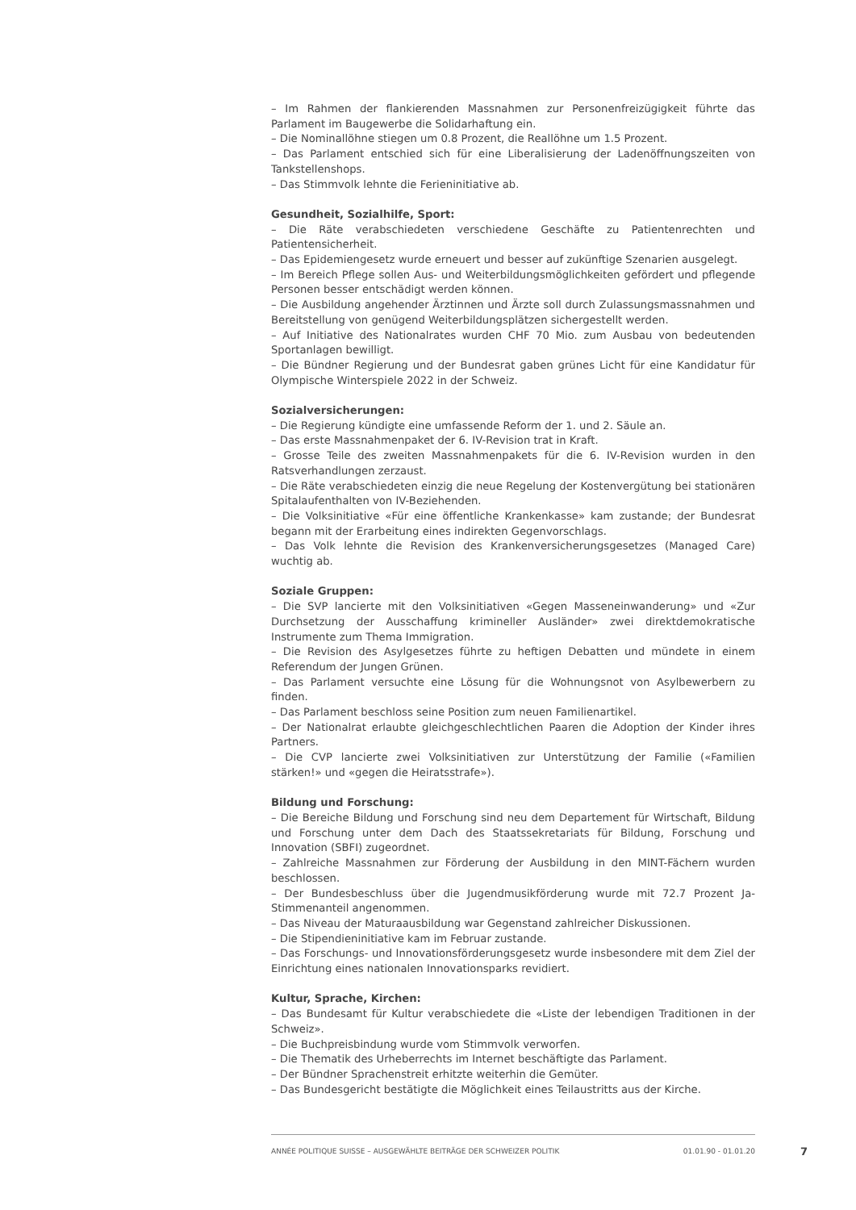– Im Rahmen der flankierenden Massnahmen zur Personenfreizügigkeit führte das Parlament im Baugewerbe die Solidarhaftung ein.
– Die Nominallöhne stiegen um 0.8 Prozent, die Reallöhne um 1.5 Prozent.
– Das Parlament entschied sich für eine Liberalisierung der Ladenöffnungszeiten von Tankstellenshops.
– Das Stimmvolk lehnte die Ferieninitiative ab.
Gesundheit, Sozialhilfe, Sport:
– Die Räte verabschiedeten verschiedene Geschäfte zu Patientenrechten und Patientensicherheit.
– Das Epidemiengesetz wurde erneuert und besser auf zukünftige Szenarien ausgelegt.
– Im Bereich Pflege sollen Aus- und Weiterbildungsmöglichkeiten gefördert und pflegende Personen besser entschädigt werden können.
– Die Ausbildung angehender Ärztinnen und Ärzte soll durch Zulassungsmassnahmen und Bereitstellung von genügend Weiterbildungsplätzen sichergestellt werden.
– Auf Initiative des Nationalrates wurden CHF 70 Mio. zum Ausbau von bedeutenden Sportanlagen bewilligt.
– Die Bündner Regierung und der Bundesrat gaben grünes Licht für eine Kandidatur für Olympische Winterspiele 2022 in der Schweiz.
Sozialversicherungen:
– Die Regierung kündigte eine umfassende Reform der 1. und 2. Säule an.
– Das erste Massnahmenpaket der 6. IV-Revision trat in Kraft.
– Grosse Teile des zweiten Massnahmenpakets für die 6. IV-Revision wurden in den Ratsverhandlungen zerzaust.
– Die Räte verabschiedeten einzig die neue Regelung der Kostenvergütung bei stationären Spitalaufenthalten von IV-Beziehenden.
– Die Volksinitiative «Für eine öffentliche Krankenkasse» kam zustande; der Bundesrat begann mit der Erarbeitung eines indirekten Gegenvorschlags.
– Das Volk lehnte die Revision des Krankenversicherungsgesetzes (Managed Care) wuchtig ab.
Soziale Gruppen:
– Die SVP lancierte mit den Volksinitiativen «Gegen Masseneinwanderung» und «Zur Durchsetzung der Ausschaffung krimineller Ausländer» zwei direktdemokratische Instrumente zum Thema Immigration.
– Die Revision des Asylgesetzes führte zu heftigen Debatten und mündete in einem Referendum der Jungen Grünen.
– Das Parlament versuchte eine Lösung für die Wohnungsnot von Asylbewerbern zu finden.
– Das Parlament beschloss seine Position zum neuen Familienartikel.
– Der Nationalrat erlaubte gleichgeschlechtlichen Paaren die Adoption der Kinder ihres Partners.
– Die CVP lancierte zwei Volksinitiativen zur Unterstützung der Familie («Familien stärken!» und «gegen die Heiratsstrafe»).
Bildung und Forschung:
– Die Bereiche Bildung und Forschung sind neu dem Departement für Wirtschaft, Bildung und Forschung unter dem Dach des Staatssekretariats für Bildung, Forschung und Innovation (SBFI) zugeordnet.
– Zahlreiche Massnahmen zur Förderung der Ausbildung in den MINT-Fächern wurden beschlossen.
– Der Bundesbeschluss über die Jugendmusikförderung wurde mit 72.7 Prozent Ja-Stimmenanteil angenommen.
– Das Niveau der Maturaausbildung war Gegenstand zahlreicher Diskussionen.
– Die Stipendieninitiative kam im Februar zustande.
– Das Forschungs- und Innovationsförderungsgesetz wurde insbesondere mit dem Ziel der Einrichtung eines nationalen Innovationsparks revidiert.
Kultur, Sprache, Kirchen:
– Das Bundesamt für Kultur verabschiedete die «Liste der lebendigen Traditionen in der Schweiz».
– Die Buchpreisbindung wurde vom Stimmvolk verworfen.
– Die Thematik des Urheberrechts im Internet beschäftigte das Parlament.
– Der Bündner Sprachenstreit erhitzte weiterhin die Gemüter.
– Das Bundesgericht bestätigte die Möglichkeit eines Teilaustritts aus der Kirche.
ANNÉE POLITIQUE SUISSE – AUSGEWÄHLTE BEITRÄGE DER SCHWEIZER POLITIK 01.01.90 - 01.01.20
7